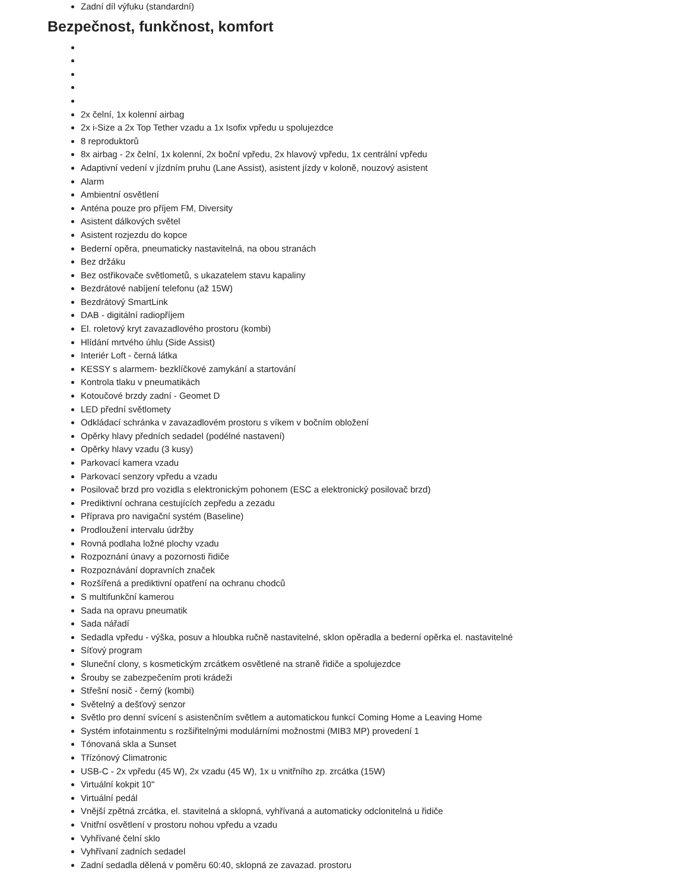Zadní díl výfuku (standardní)
Bezpečnost, funkčnost, komfort
2x čelní, 1x kolenní airbag
2x i-Size a 2x Top Tether vzadu a 1x Isofix vpředu u spolujezdce
8 reproduktorů
8x airbag - 2x čelní, 1x kolenní, 2x boční vpředu, 2x hlavový vpředu, 1x centrální vpředu
Adaptivní vedení v jízdním pruhu (Lane Assist), asistent jízdy v koloně, nouzový asistent
Alarm
Ambientní osvětlení
Anténa pouze pro příjem FM, Diversity
Asistent dálkových světel
Asistent rozjezdu do kopce
Bederní opěra, pneumaticky nastavitelná, na obou stranách
Bez držáku
Bez ostřikovače světlometů, s ukazatelem stavu kapaliny
Bezdrátové nabíjení telefonu (až 15W)
Bezdrátový SmartLink
DAB - digitální radiopříjem
El. roletový kryt zavazadlového prostoru (kombi)
Hlídání mrtvého úhlu (Side Assist)
Interiér Loft - černá látka
KESSY s alarmem- bezklíčkové zamykání a startování
Kontrola tlaku v pneumatikách
Kotoučové brzdy zadní - Geomet D
LED přední světlomety
Odkládací schránka v zavazadlovém prostoru s víkem v bočním obložení
Opěrky hlavy předních sedadel (podélné nastavení)
Opěrky hlavy vzadu (3 kusy)
Parkovací kamera vzadu
Parkovací senzory vpředu a vzadu
Posilovač brzd pro vozidla s elektronickým pohonem (ESC a elektronický posilovač brzd)
Prediktivní ochrana cestujících zepředu a zezadu
Příprava pro navigační systém (Baseline)
Prodloužení intervalu údržby
Rovná podlaha ložné plochy vzadu
Rozpoznání únavy a pozornosti řidiče
Rozpoznávání dopravních značek
Rozšířená a prediktivní opatření na ochranu chodců
S multifunkční kamerou
Sada na opravu pneumatik
Sada nářadí
Sedadla vpředu - výška, posuv a hloubka ručně nastavitelné, sklon opěradla a bederní opěrka el. nastavitelné
Síťový program
Sluneční clony, s kosmetickým zrcátkem osvětlené na straně řidiče a spolujezdce
Šrouby se zabezpečením proti krádeži
Střešní nosič - černý (kombi)
Světelný a dešťový senzor
Světlo pro denní svícení s asistenčním světlem a automatickou funkcí Coming Home a Leaving Home
Systém infotainmentu s rozšiřitelnými modulárními možnostmi (MIB3 MP) provedení 1
Tónovaná skla a Sunset
Třízónový Climatronic
USB-C - 2x vpředu (45 W), 2x vzadu (45 W), 1x u vnitřního zp. zrcátka (15W)
Virtuální kokpit 10"
Virtuální pedál
Vnější zpětná zrcátka, el. stavitelná a sklopná, vyhřívaná a automaticky odclonitelná u řidiče
Vnitřní osvětlení v prostoru nohou vpředu a vzadu
Vyhřívané čelní sklo
Vyhřívaní zadních sedadel
Zadní sedadla dělená v poměru 60:40, sklopná ze zavazad. prostoru